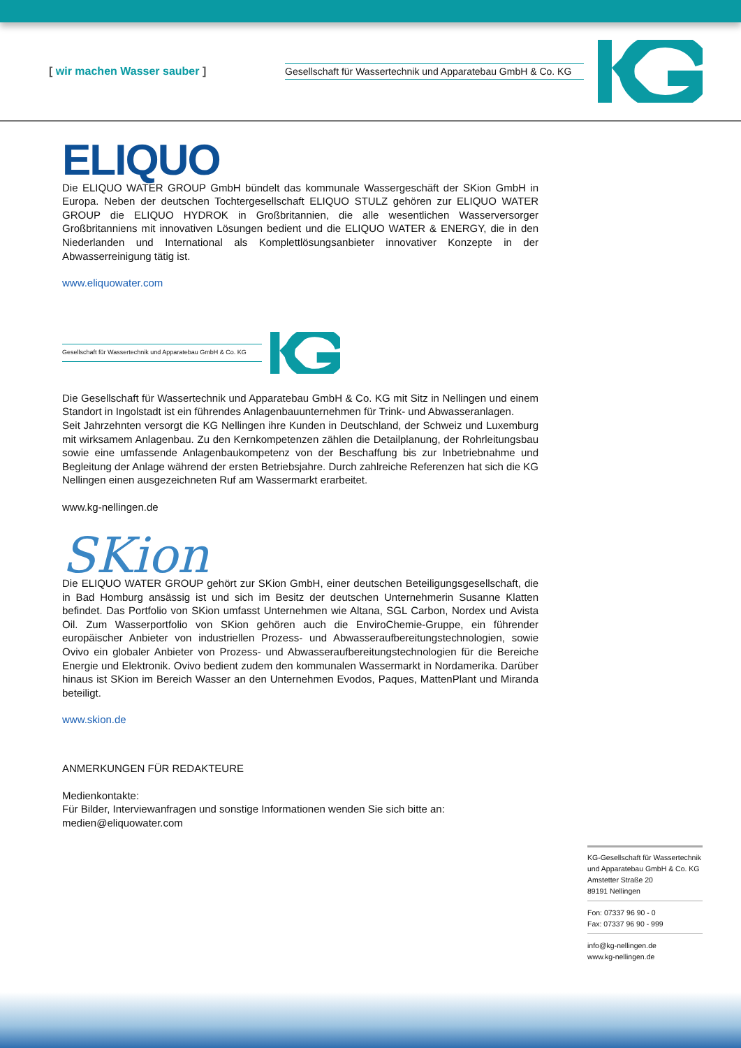[ wir machen Wasser sauber ]
Gesellschaft für Wassertechnik und Apparatebau GmbH & Co. KG
ELIQUO
Die ELIQUO WATER GROUP GmbH bündelt das kommunale Wassergeschäft der SKion GmbH in Europa. Neben der deutschen Tochtergesellschaft ELIQUO STULZ gehören zur ELIQUO WATER GROUP die ELIQUO HYDROK in Großbritannien, die alle wesentlichen Wasserversorger Großbritanniens mit innovativen Lösungen bedient und die ELIQUO WATER & ENERGY, die in den Niederlanden und International als Komplettlösungsanbieter innovativer Konzepte in der Abwasserreinigung tätig ist.
www.eliquowater.com
Gesellschaft für Wassertechnik und Apparatebau GmbH & Co. KG
Die Gesellschaft für Wassertechnik und Apparatebau GmbH & Co. KG mit Sitz in Nellingen und einem Standort in Ingolstadt ist ein führendes Anlagenbauunternehmen für Trink- und Abwasseranlagen.
Seit Jahrzehnten versorgt die KG Nellingen ihre Kunden in Deutschland, der Schweiz und Luxemburg mit wirksamem Anlagenbau. Zu den Kernkompetenzen zählen die Detailplanung, der Rohrleitungsbau sowie eine umfassende Anlagenbaukompetenz von der Beschaffung bis zur Inbetriebnahme und Begleitung der Anlage während der ersten Betriebsjahre. Durch zahlreiche Referenzen hat sich die KG Nellingen einen ausgezeichneten Ruf am Wassermarkt erarbeitet.
www.kg-nellingen.de
SKion
Die ELIQUO WATER GROUP gehört zur SKion GmbH, einer deutschen Beteiligungsgesellschaft, die in Bad Homburg ansässig ist und sich im Besitz der deutschen Unternehmerin Susanne Klatten befindet. Das Portfolio von SKion umfasst Unternehmen wie Altana, SGL Carbon, Nordex und Avista Oil. Zum Wasserportfolio von SKion gehören auch die EnviroChemie-Gruppe, ein führender europäischer Anbieter von industriellen Prozess- und Abwasseraufbereitungstechnologien, sowie Ovivo ein globaler Anbieter von Prozess- und Abwasseraufbereitungstechnologien für die Bereiche Energie und Elektronik. Ovivo bedient zudem den kommunalen Wassermarkt in Nordamerika. Darüber hinaus ist SKion im Bereich Wasser an den Unternehmen Evodos, Paques, MattenPlant und Miranda beteiligt.
www.skion.de
ANMERKUNGEN FÜR REDAKTEURE
Medienkontakte:
Für Bilder, Interviewanfragen und sonstige Informationen wenden Sie sich bitte an:
medien@eliquowater.com
KG-Gesellschaft für Wassertechnik
und Apparatebau GmbH & Co. KG
Amstetter Straße 20
89191 Nellingen
Fon: 07337 96 90 - 0
Fax: 07337 96 90 - 999
info@kg-nellingen.de
www.kg-nellingen.de